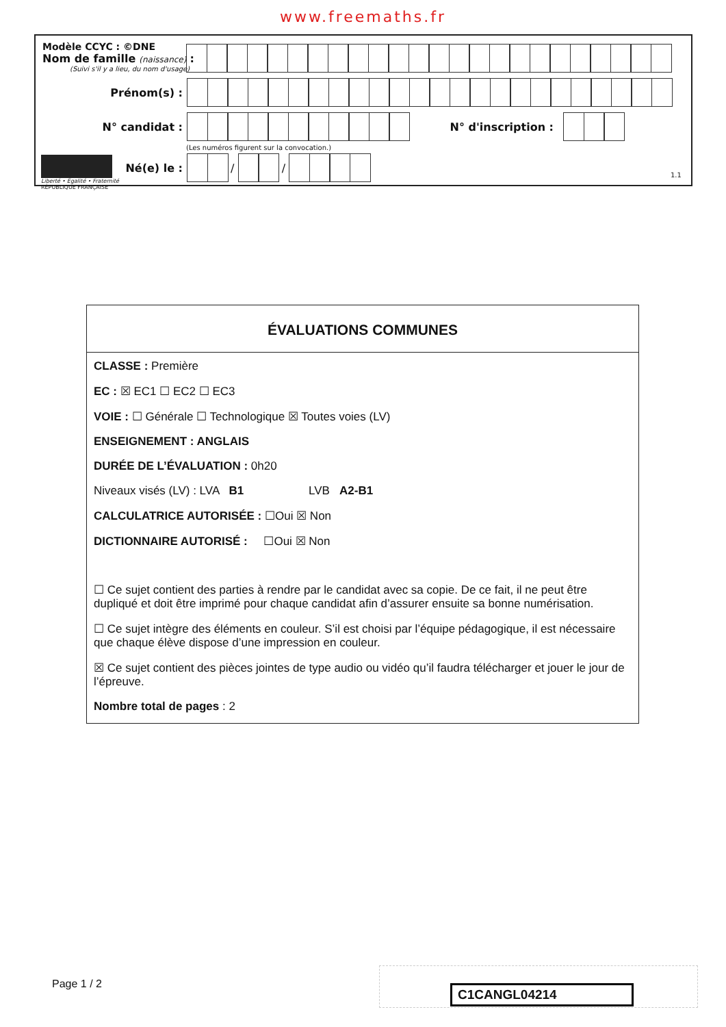www.freemaths.fr
Modèle CCYC : ©DNE
Nom de famille (naissance) :
(Suivi s'il y a lieu, du nom d'usage)
Prénom(s) :
N° candidat : N° d'inscription :
(Les numéros figurent sur la convocation.)
Liberté • Égalité • Fraternité
RÉPUBLIQUE FRANÇAISE
Né(e) le :
/
/
1.1
ÉVALUATIONS COMMUNES
CLASSE : Première
EC : ☒ EC1 ☐ EC2 ☐ EC3
VOIE : ☐ Générale ☐ Technologique ☒ Toutes voies (LV)
ENSEIGNEMENT : ANGLAIS
DURÉE DE L’ÉVALUATION : 0h20
Niveaux visés (LV) : LVA B1 LVB A2-B1
CALCULATRICE AUTORISÉE : ☐Oui ☒ Non
DICTIONNAIRE AUTORISÉ : ☐Oui ☒ Non
☐ Ce sujet contient des parties à rendre par le candidat avec sa copie. De ce fait, il ne peut être dupliqué et doit être imprimé pour chaque candidat afin d’assurer ensuite sa bonne numérisation.
☐ Ce sujet intègre des éléments en couleur. S’il est choisi par l’équipe pédagogique, il est nécessaire que chaque élève dispose d’une impression en couleur.
☒ Ce sujet contient des pièces jointes de type audio ou vidéo qu’il faudra télécharger et jouer le jour de l’épreuve.
Nombre total de pages : 2
Page 1 / 2 C1CANGL04214